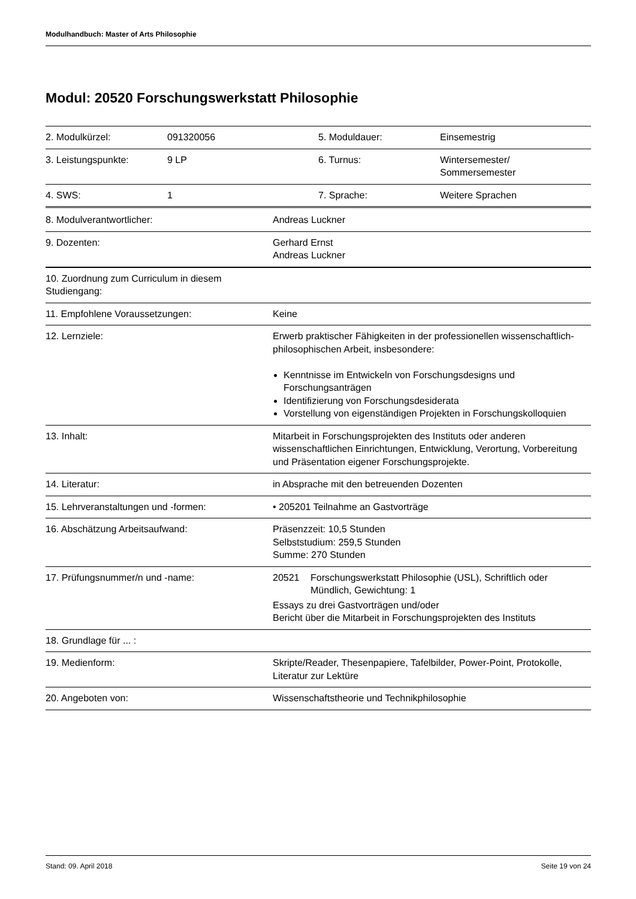Modulhandbuch: Master of Arts Philosophie
Modul: 20520 Forschungswerkstatt Philosophie
| 2. Modulkürzel: | 091320056 | 5. Moduldauer: | Einsemestrig |
| 3. Leistungspunkte: | 9 LP | 6. Turnus: | Wintersemester/ Sommersemester |
| 4. SWS: | 1 | 7. Sprache: | Weitere Sprachen |
| 8. Modulverantwortlicher: | Andreas Luckner |
| 9. Dozenten: | Gerhard Ernst Andreas Luckner |
| 10. Zuordnung zum Curriculum in diesem Studiengang: | |
| 11. Empfohlene Voraussetzungen: | Keine |
| 12. Lernziele: | Erwerb praktischer Fähigkeiten in der professionellen wissenschaftlich-philosophischen Arbeit, insbesondere: Kenntnisse im Entwickeln von Forschungsdesigns und Forschungsanträgen Identifizierung von Forschungsdesiderata Vorstellung von eigenständigen Projekten in Forschungskolloquien |
| 13. Inhalt: | Mitarbeit in Forschungsprojekten des Instituts oder anderen wissenschaftlichen Einrichtungen, Entwicklung, Verortung, Vorbereitung und Präsentation eigener Forschungsprojekte. |
| 14. Literatur: | in Absprache mit den betreuenden Dozenten |
| 15. Lehrveranstaltungen und -formen: | • 205201 Teilnahme an Gastvorträge |
| 16. Abschätzung Arbeitsaufwand: | Präsenzzeit: 10,5 Stunden Selbststudium: 259,5 Stunden Summe: 270 Stunden |
| 17. Prüfungsnummer/n und -name: | 20521 Forschungswerkstatt Philosophie (USL), Schriftlich oder Mündlich, Gewichtung: 1 Essays zu drei Gastvorträgen und/oder Bericht über die Mitarbeit in Forschungsprojekten des Instituts |
| 18. Grundlage für ... : | |
| 19. Medienform: | Skripte/Reader, Thesenpapiere, Tafelbilder, Power-Point, Protokolle, Literatur zur Lektüre |
| 20. Angeboten von: | Wissenschaftstheorie und Technikphilosophie |
Stand: 09. April 2018 Seite 19 von 24